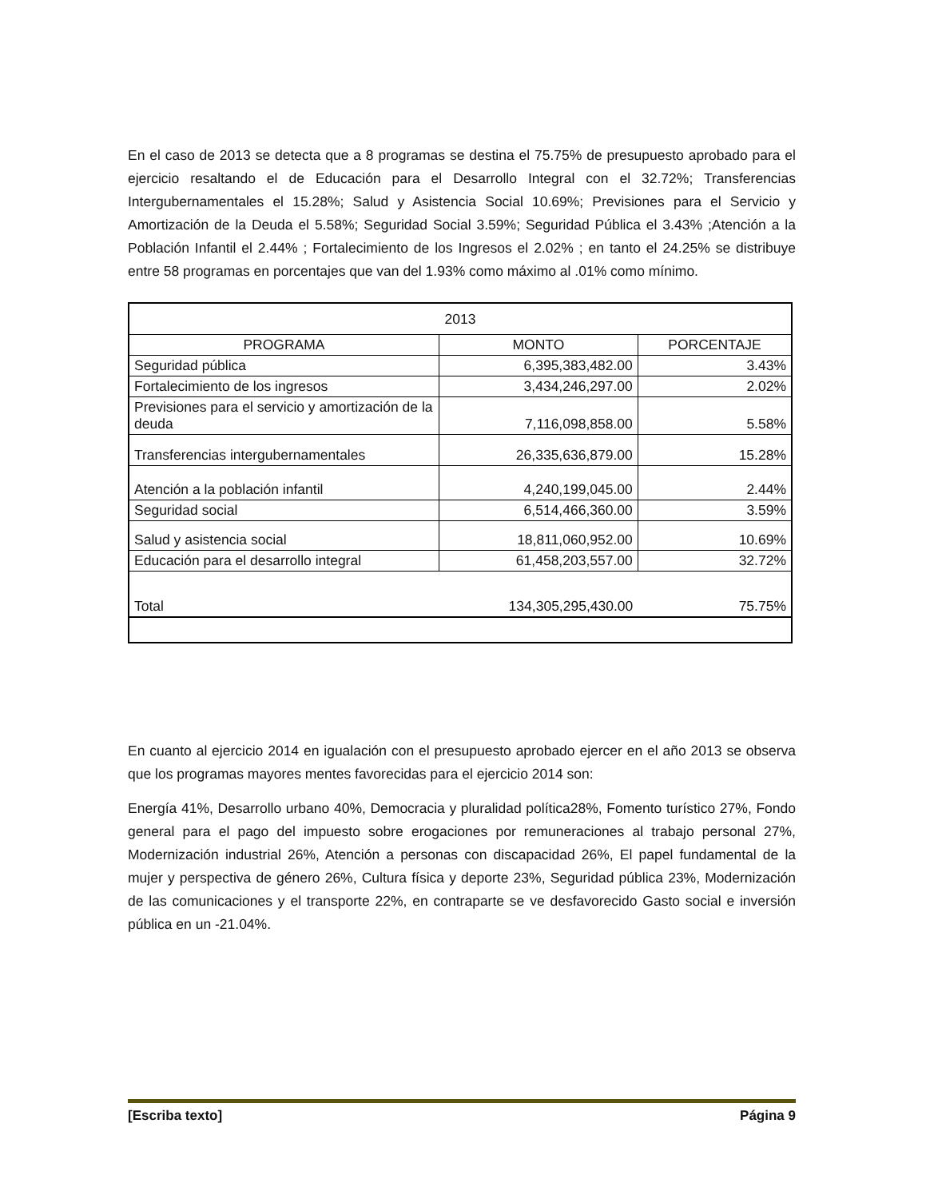En el caso de 2013 se detecta que a 8 programas se destina el 75.75% de presupuesto aprobado para el ejercicio resaltando el de Educación para el Desarrollo Integral con el 32.72%; Transferencias Intergubernamentales el 15.28%; Salud y Asistencia Social 10.69%; Previsiones para el Servicio y Amortización de la Deuda el 5.58%; Seguridad Social 3.59%; Seguridad Pública el 3.43% ;Atención a la Población Infantil el 2.44% ; Fortalecimiento de los Ingresos el 2.02% ; en tanto el 24.25% se distribuye entre 58 programas en porcentajes que van del 1.93% como máximo al .01% como mínimo.
| 2013 | | |
| --- | --- | --- |
| PROGRAMA | MONTO | PORCENTAJE |
| Seguridad pública | 6,395,383,482.00 | 3.43% |
| Fortalecimiento de los ingresos | 3,434,246,297.00 | 2.02% |
| Previsiones para el servicio y amortización de la deuda | 7,116,098,858.00 | 5.58% |
| Transferencias intergubernamentales | 26,335,636,879.00 | 15.28% |
| Atención a la población infantil | 4,240,199,045.00 | 2.44% |
| Seguridad social | 6,514,466,360.00 | 3.59% |
| Salud y asistencia social | 18,811,060,952.00 | 10.69% |
| Educación para el desarrollo integral | 61,458,203,557.00 | 32.72% |
| Total | 134,305,295,430.00 | 75.75% |
En cuanto al ejercicio 2014 en igualación con el presupuesto aprobado ejercer en el año 2013 se observa que los programas mayores mentes favorecidas para el ejercicio 2014 son:
Energía 41%, Desarrollo urbano 40%, Democracia y pluralidad política28%, Fomento turístico 27%, Fondo general para el pago del impuesto sobre erogaciones por remuneraciones al trabajo personal 27%, Modernización industrial 26%, Atención a personas con discapacidad 26%, El papel fundamental de la mujer y perspectiva de género 26%, Cultura física y deporte 23%, Seguridad pública 23%, Modernización de las comunicaciones y el transporte 22%, en contraparte se ve desfavorecido Gasto social e inversión pública en un -21.04%.
[Escriba texto] Página 9